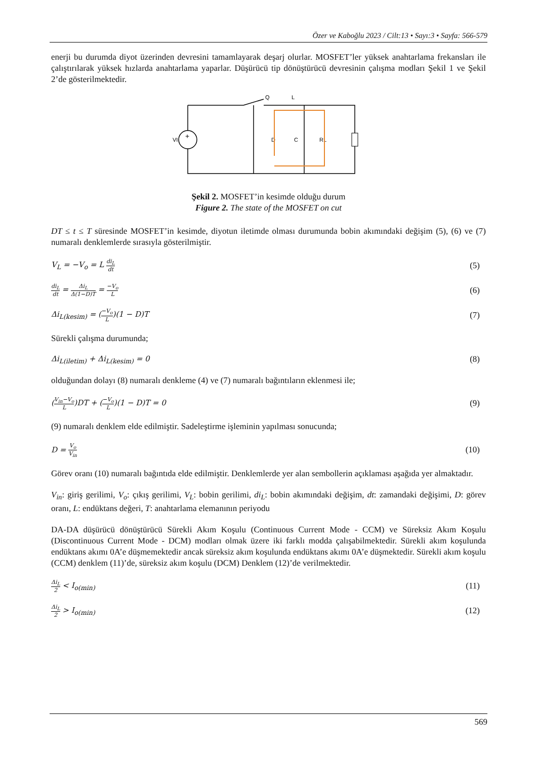Özer ve Kaboğlu 2023 / Cilt:13 • Sayı:3 • Sayfa: 566-579
enerji bu durumda diyot üzerinden devresini tamamlayarak deşarj olurlar. MOSFET’ler yüksek anahtarlama frekansları ile çalıştırılarak yüksek hızlarda anahtarlama yaparlar. Düşürücü tip dönüştürücü devresinin çalışma modları Şekil 1 ve Şekil 2’de gösterilmektedir.
+
VI
Q
L
D
C
RL
Şekil 2. MOSFET’in kesimde olduğu durum
Figure 2. The state of the MOSFET on cut
DT ≤ t ≤ T süresinde MOSFET’in kesimde, diyotun iletimde olması durumunda bobin akımındaki değişim (5), (6) ve (7) numaralı denklemlerde sırasıyla gösterilmiştir.
V<sub>L</sub> = −V<sub>o</sub> = L di<sub>L</sub> dt (5)
di<sub>L</sub> dt = Δi<sub>L</sub> Δ(1−D)T = −V<sub>o</sub> L (6)
Δi<sub>L(kesim)</sub> = (−V<sub>o</sub> L)(1 − D)T (7)
Sürekli çalışma durumunda;
Δi<sub>L(iletim)</sub> + Δi<sub>L(kesim)</sub> = 0 (8)
olduğundan dolayı (8) numaralı denkleme (4) ve (7) numaralı bağıntıların eklenmesi ile;
(V<sub>in</sub>−V<sub>o</sub> L)DT + (−V<sub>o</sub> L)(1 − D)T = 0 (9)
(9) numaralı denklem elde edilmiştir. Sadeleştirme işleminin yapılması sonucunda;
D = V<sub>o</sub> V<sub>in</sub> (10)
Görev oranı (10) numaralı bağıntıda elde edilmiştir. Denklemlerde yer alan sembollerin açıklaması aşağıda yer almaktadır.
V<sub>in</sub>: giriş gerilimi, V<sub>o</sub>: çıkış gerilimi, V<sub>L</sub>: bobin gerilimi, di<sub>L</sub>: bobin akımındaki değişim, dt: zamandaki değişimi, D: görev oranı, L: endüktans değeri, T: anahtarlama elemanının periyodu
DA-DA düşürücü dönüştürücü Sürekli Akım Koşulu (Continuous Current Mode - CCM) ve Süreksiz Akım Koşulu (Discontinuous Current Mode - DCM) modları olmak üzere iki farklı modda çalışabilmektedir. Sürekli akım koşulunda endüktans akımı 0A’e düşmemektedir ancak süreksiz akım koşulunda endüktans akımı 0A’e düşmektedir. Sürekli akım koşulu (CCM) denklem (11)’de, süreksiz akım koşulu (DCM) Denklem (12)’de verilmektedir.
Δi<sub>L</sub> 2 < I<sub>o(min)</sub> (11)
Δi<sub>L</sub> 2 > I<sub>o(min)</sub> (12)
569